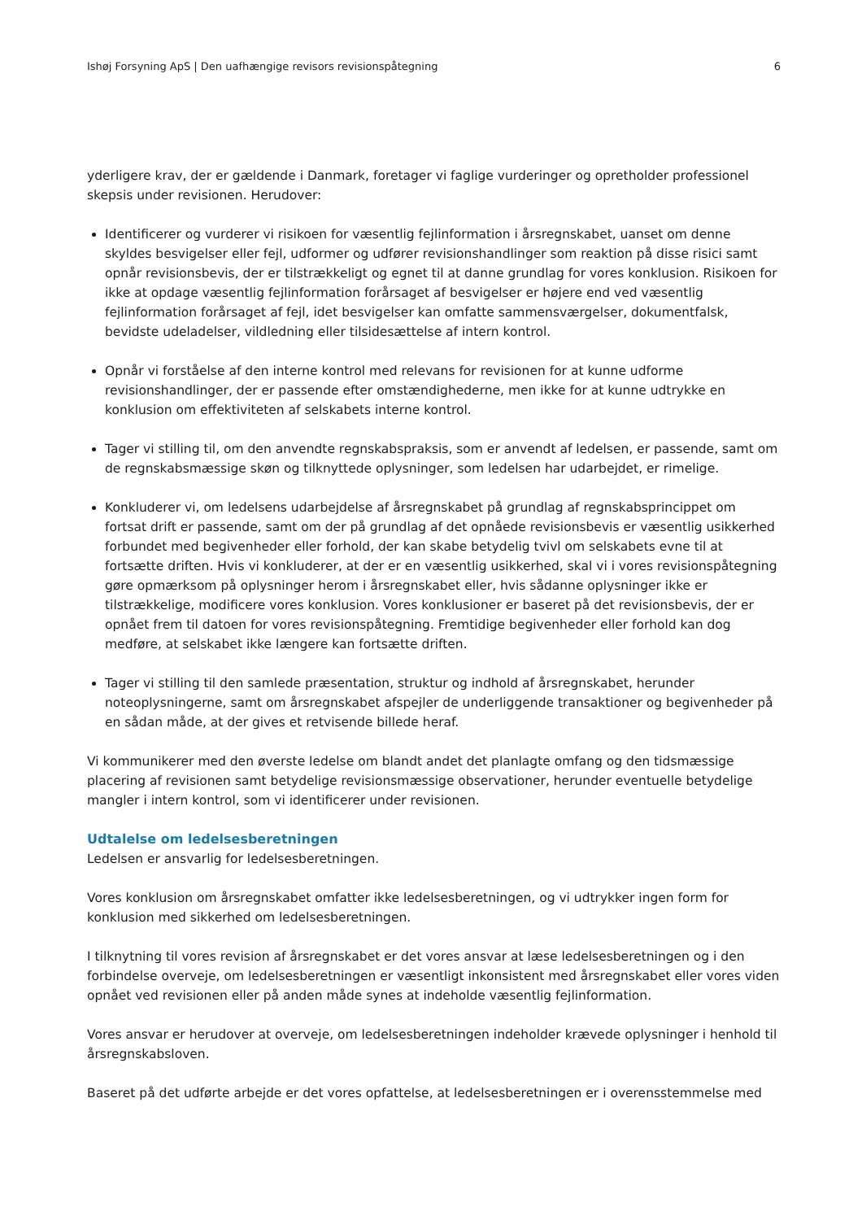Ishøj Forsyning ApS | Den uafhængige revisors revisionspåtegning 6
yderligere krav, der er gældende i Danmark, foretager vi faglige vurderinger og opretholder professionel skepsis under revisionen. Herudover:
Identificerer og vurderer vi risikoen for væsentlig fejlinformation i årsregnskabet, uanset om denne skyldes besvigelser eller fejl, udformer og udfører revisionshandlinger som reaktion på disse risici samt opnår revisionsbevis, der er tilstrækkeligt og egnet til at danne grundlag for vores konklusion. Risikoen for ikke at opdage væsentlig fejlinformation forårsaget af besvigelser er højere end ved væsentlig fejlinformation forårsaget af fejl, idet besvigelser kan omfatte sammensværgelser, dokumentfalsk, bevidste udeladelser, vildledning eller tilsidesættelse af intern kontrol.
Opnår vi forståelse af den interne kontrol med relevans for revisionen for at kunne udforme revisionshandlinger, der er passende efter omstændighederne, men ikke for at kunne udtrykke en konklusion om effektiviteten af selskabets interne kontrol.
Tager vi stilling til, om den anvendte regnskabspraksis, som er anvendt af ledelsen, er passende, samt om de regnskabsmæssige skøn og tilknyttede oplysninger, som ledelsen har udarbejdet, er rimelige.
Konkluderer vi, om ledelsens udarbejdelse af årsregnskabet på grundlag af regnskabsprincippet om fortsat drift er passende, samt om der på grundlag af det opnåede revisionsbevis er væsentlig usikkerhed forbundet med begivenheder eller forhold, der kan skabe betydelig tvivl om selskabets evne til at fortsætte driften. Hvis vi konkluderer, at der er en væsentlig usikkerhed, skal vi i vores revisionspåtegning gøre opmærksom på oplysninger herom i årsregnskabet eller, hvis sådanne oplysninger ikke er tilstrækkelige, modificere vores konklusion. Vores konklusioner er baseret på det revisionsbevis, der er opnået frem til datoen for vores revisionspåtegning. Fremtidige begivenheder eller forhold kan dog medføre, at selskabet ikke længere kan fortsætte driften.
Tager vi stilling til den samlede præsentation, struktur og indhold af årsregnskabet, herunder noteoplysningerne, samt om årsregnskabet afspejler de underliggende transaktioner og begivenheder på en sådan måde, at der gives et retvisende billede heraf.
Vi kommunikerer med den øverste ledelse om blandt andet det planlagte omfang og den tidsmæssige placering af revisionen samt betydelige revisionsmæssige observationer, herunder eventuelle betydelige mangler i intern kontrol, som vi identificerer under revisionen.
Udtalelse om ledelsesberetningen
Ledelsen er ansvarlig for ledelsesberetningen.
Vores konklusion om årsregnskabet omfatter ikke ledelsesberetningen, og vi udtrykker ingen form for konklusion med sikkerhed om ledelsesberetningen.
I tilknytning til vores revision af årsregnskabet er det vores ansvar at læse ledelsesberetningen og i den forbindelse overveje, om ledelsesberetningen er væsentligt inkonsistent med årsregnskabet eller vores viden opnået ved revisionen eller på anden måde synes at indeholde væsentlig fejlinformation.
Vores ansvar er herudover at overveje, om ledelsesberetningen indeholder krævede oplysninger i henhold til årsregnskabsloven.
Baseret på det udførte arbejde er det vores opfattelse, at ledelsesberetningen er i overensstemmelse med